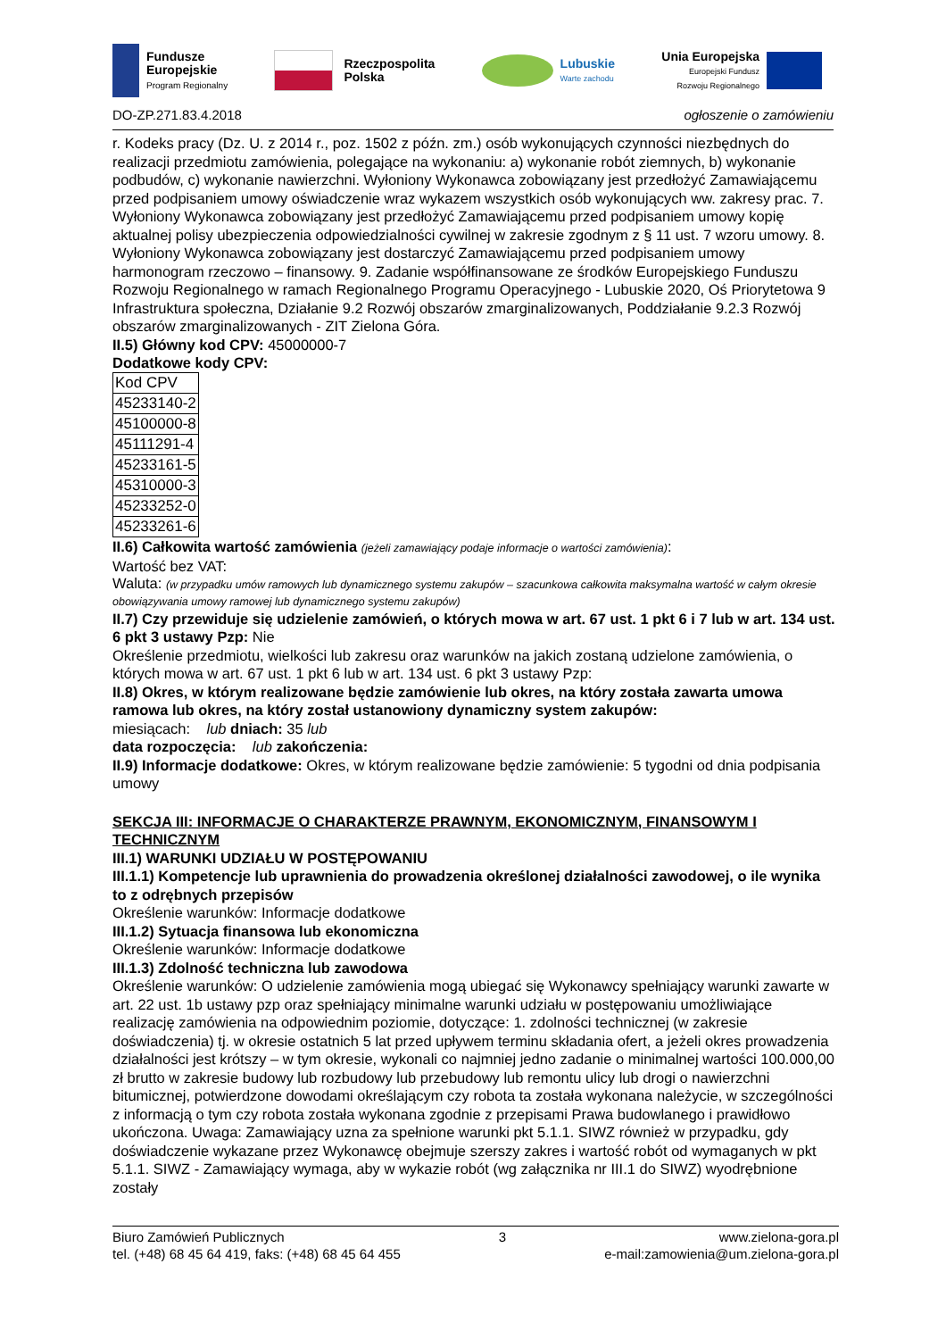Fundusze
Europejskie
Program Regionalny
Rzeczpospolita
Polska
Lubuskie
Warte zachodu
Unia Europejska
Europejski Fundusz
Rozwoju Regionalnego
DO-ZP.271.83.4.2018 ogłoszenie o zamówieniu
r. Kodeks pracy (Dz. U. z 2014 r., poz. 1502 z późn. zm.) osób wykonujących czynności niezbędnych do realizacji przedmiotu zamówienia, polegające na wykonaniu: a) wykonanie robót ziemnych, b) wykonanie podbudów, c) wykonanie nawierzchni. Wyłoniony Wykonawca zobowiązany jest przedłożyć Zamawiającemu przed podpisaniem umowy oświadczenie wraz wykazem wszystkich osób wykonujących ww. zakresy prac. 7. Wyłoniony Wykonawca zobowiązany jest przedłożyć Zamawiającemu przed podpisaniem umowy kopię aktualnej polisy ubezpieczenia odpowiedzialności cywilnej w zakresie zgodnym z § 11 ust. 7 wzoru umowy. 8. Wyłoniony Wykonawca zobowiązany jest dostarczyć Zamawiającemu przed podpisaniem umowy harmonogram rzeczowo – finansowy. 9. Zadanie współfinansowane ze środków Europejskiego Funduszu Rozwoju Regionalnego w ramach Regionalnego Programu Operacyjnego - Lubuskie 2020, Oś Priorytetowa 9 Infrastruktura społeczna, Działanie 9.2 Rozwój obszarów zmarginalizowanych, Poddziałanie 9.2.3 Rozwój obszarów zmarginalizowanych - ZIT Zielona Góra.
II.5) Główny kod CPV: 45000000-7
Dodatkowe kody CPV:
| Kod CPV |
| --- |
| 45233140-2 |
| 45100000-8 |
| 45111291-4 |
| 45233161-5 |
| 45310000-3 |
| 45233252-0 |
| 45233261-6 |
II.6) Całkowita wartość zamówienia (jeżeli zamawiający podaje informacje o wartości zamówienia):
Wartość bez VAT:
Waluta: (w przypadku umów ramowych lub dynamicznego systemu zakupów – szacunkowa całkowita maksymalna wartość w całym okresie obowiązywania umowy ramowej lub dynamicznego systemu zakupów)
II.7) Czy przewiduje się udzielenie zamówień, o których mowa w art. 67 ust. 1 pkt 6 i 7 lub w art. 134 ust. 6 pkt 3 ustawy Pzp: Nie
Określenie przedmiotu, wielkości lub zakresu oraz warunków na jakich zostaną udzielone zamówienia, o których mowa w art. 67 ust. 1 pkt 6 lub w art. 134 ust. 6 pkt 3 ustawy Pzp:
II.8) Okres, w którym realizowane będzie zamówienie lub okres, na który została zawarta umowa ramowa lub okres, na który został ustanowiony dynamiczny system zakupów:
miesiącach: lub dniach: 35 lub
data rozpoczęcia: lub zakończenia:
II.9) Informacje dodatkowe: Okres, w którym realizowane będzie zamówienie: 5 tygodni od dnia podpisania umowy
SEKCJA III: INFORMACJE O CHARAKTERZE PRAWNYM, EKONOMICZNYM, FINANSOWYM I TECHNICZNYM
III.1) WARUNKI UDZIAŁU W POSTĘPOWANIU
III.1.1) Kompetencje lub uprawnienia do prowadzenia określonej działalności zawodowej, o ile wynika to z odrębnych przepisów
Określenie warunków: Informacje dodatkowe
III.1.2) Sytuacja finansowa lub ekonomiczna
Określenie warunków: Informacje dodatkowe
III.1.3) Zdolność techniczna lub zawodowa
Określenie warunków: O udzielenie zamówienia mogą ubiegać się Wykonawcy spełniający warunki zawarte w art. 22 ust. 1b ustawy pzp oraz spełniający minimalne warunki udziału w postępowaniu umożliwiające realizację zamówienia na odpowiednim poziomie, dotyczące: 1. zdolności technicznej (w zakresie doświadczenia) tj. w okresie ostatnich 5 lat przed upływem terminu składania ofert, a jeżeli okres prowadzenia działalności jest krótszy – w tym okresie, wykonali co najmniej jedno zadanie o minimalnej wartości 100.000,00 zł brutto w zakresie budowy lub rozbudowy lub przebudowy lub remontu ulicy lub drogi o nawierzchni bitumicznej, potwierdzone dowodami określającym czy robota ta została wykonana należycie, w szczególności z informacją o tym czy robota została wykonana zgodnie z przepisami Prawa budowlanego i prawidłowo ukończona. Uwaga: Zamawiający uzna za spełnione warunki pkt 5.1.1. SIWZ również w przypadku, gdy doświadczenie wykazane przez Wykonawcę obejmuje szerszy zakres i wartość robót od wymaganych w pkt 5.1.1. SIWZ - Zamawiający wymaga, aby w wykazie robót (wg załącznika nr III.1 do SIWZ) wyodrębnione zostały
Biuro Zamówień Publicznych
tel. (+48) 68 45 64 419, faks: (+48) 68 45 64 455
3 www.zielona-gora.pl
e-mail:zamowienia@um.zielona-gora.pl